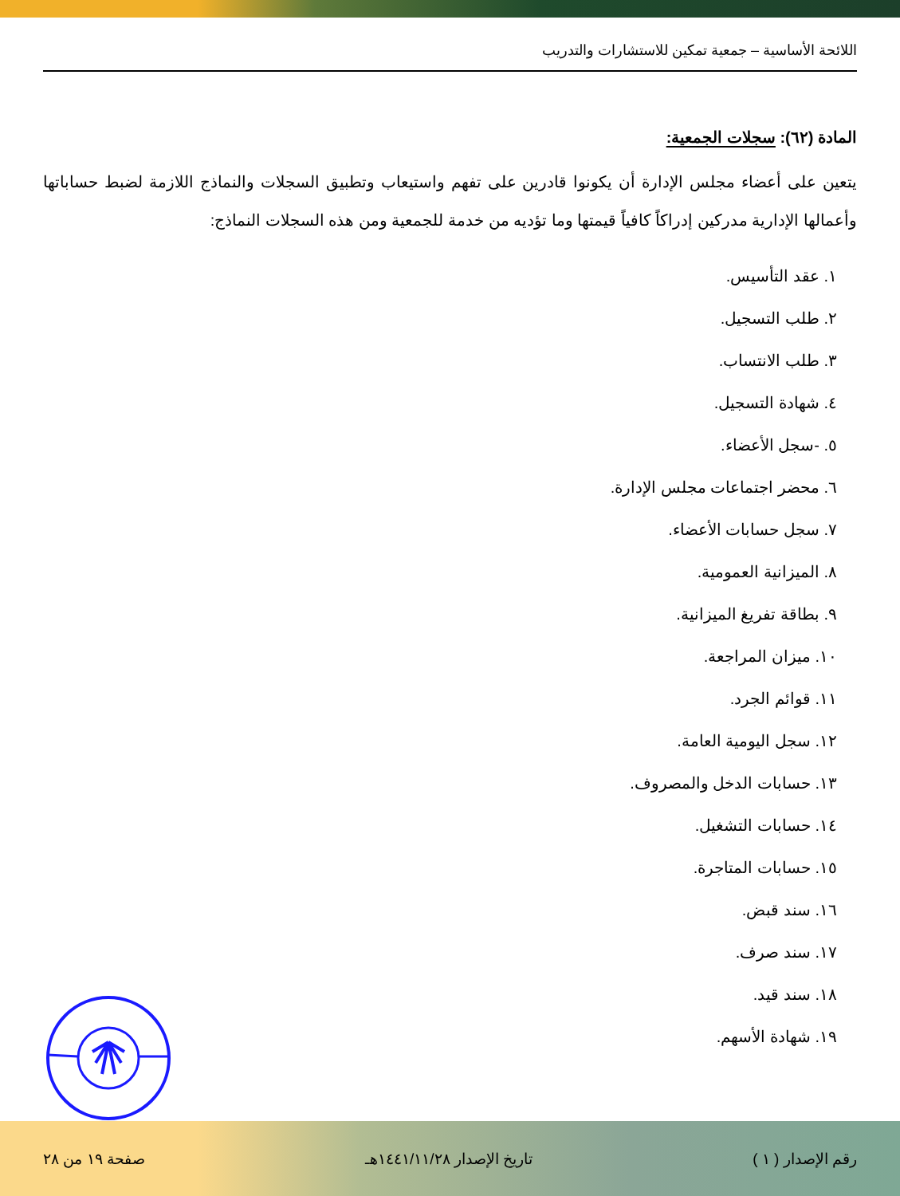اللائحة الأساسية – جمعية تمكين للاستشارات والتدريب
المادة (٦٢): سجلات الجمعية:
يتعين على أعضاء مجلس الإدارة أن يكونوا قادرين على تفهم واستيعاب وتطبيق السجلات والنماذج اللازمة لضبط حساباتها وأعمالها الإدارية مدركين إدراكاً كافياً قيمتها وما تؤديه من خدمة للجمعية ومن هذه السجلات النماذج:
١. عقد التأسيس.
٢. طلب التسجيل.
٣. طلب الانتساب.
٤. شهادة التسجيل.
٥. -سجل الأعضاء.
٦. محضر اجتماعات مجلس الإدارة.
٧. سجل حسابات الأعضاء.
٨. الميزانية العمومية.
٩. بطاقة تفريغ الميزانية.
١٠. ميزان المراجعة.
١١. قوائم الجرد.
١٢. سجل اليومية العامة.
١٣. حسابات الدخل والمصروف.
١٤. حسابات التشغيل.
١٥. حسابات المتاجرة.
١٦. سند قبض.
١٧. سند صرف.
١٨. سند قيد.
١٩. شهادة الأسهم.
رقم الإصدار ( ١ ) تاريخ الإصدار ١٤٤١/١١/٢٨هـ صفحة ١٩ من ٢٨